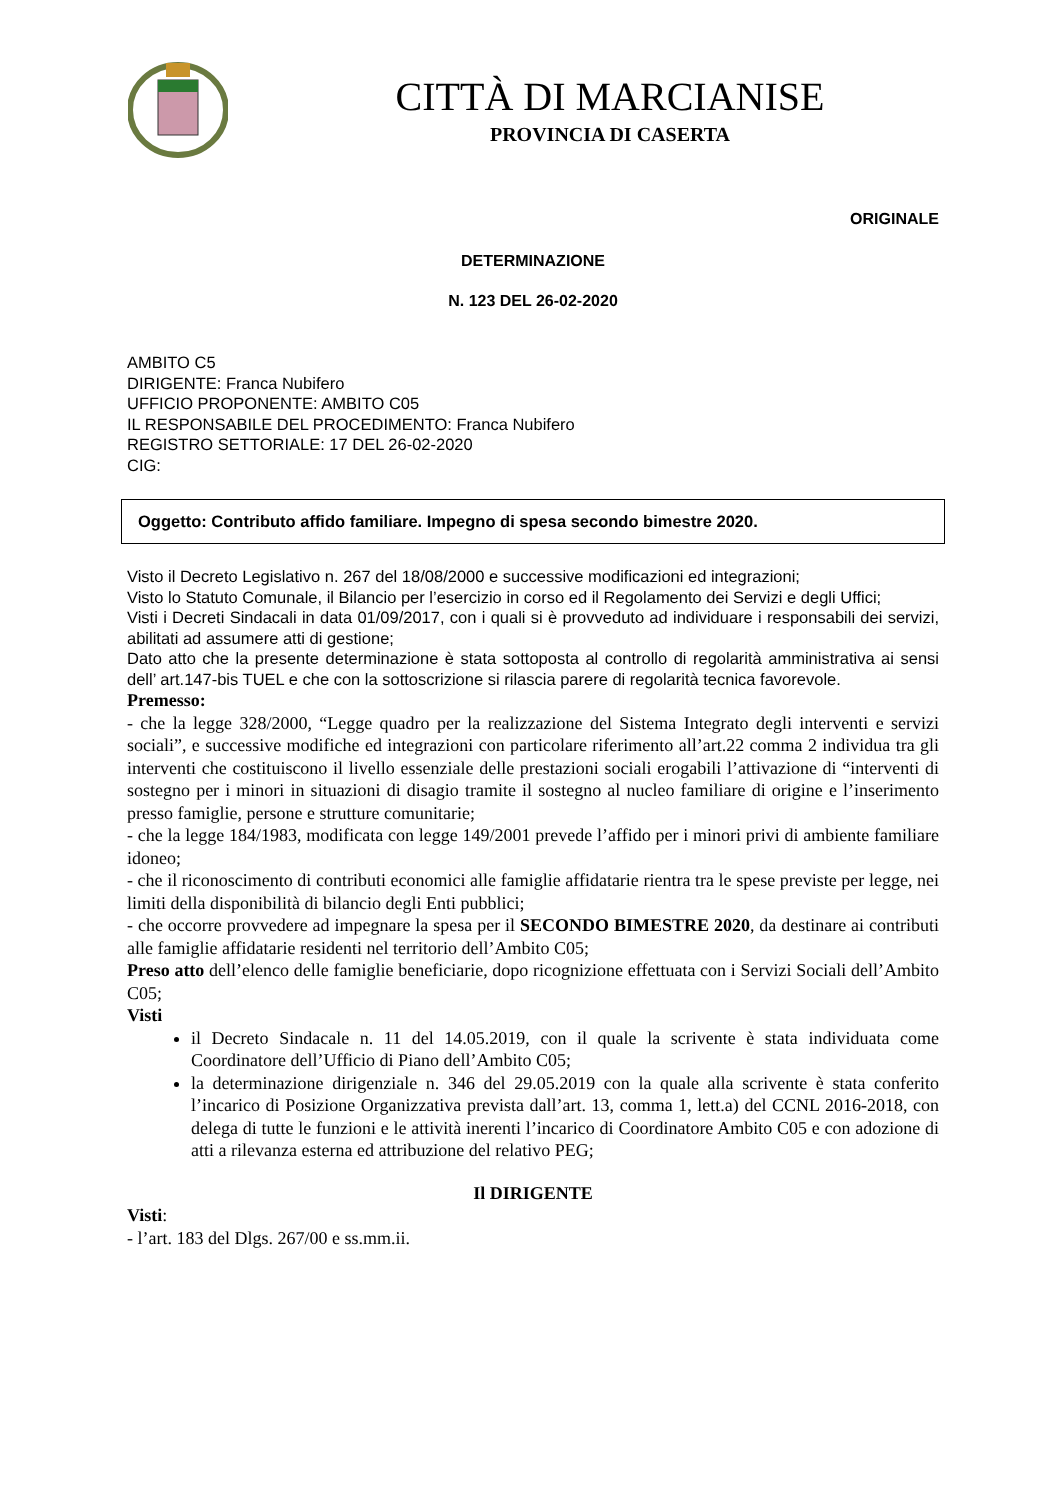CITTÀ DI MARCIANISE
PROVINCIA DI CASERTA
ORIGINALE
DETERMINAZIONE
N. 123 DEL 26-02-2020
AMBITO C5
DIRIGENTE: Franca Nubifero
UFFICIO PROPONENTE: AMBITO C05
IL RESPONSABILE DEL PROCEDIMENTO: Franca Nubifero
REGISTRO SETTORIALE: 17 DEL 26-02-2020
CIG:
Oggetto: Contributo affido familiare. Impegno di spesa secondo bimestre 2020.
Visto il Decreto Legislativo n. 267 del 18/08/2000 e successive modificazioni ed integrazioni;
Visto lo Statuto Comunale, il Bilancio per l’esercizio in corso ed il Regolamento dei Servizi e degli Uffici;
Visti i Decreti Sindacali in data 01/09/2017, con i quali si è provveduto ad individuare i responsabili dei servizi, abilitati ad assumere atti di gestione;
Dato atto che la presente determinazione è stata sottoposta al controllo di regolarità amministrativa ai sensi dell’ art.147-bis TUEL e che con la sottoscrizione si rilascia parere di regolarità tecnica favorevole.
Premesso:
- che la legge 328/2000, “Legge quadro per la realizzazione del Sistema Integrato degli interventi e servizi sociali”, e successive modifiche ed integrazioni con particolare riferimento all’art.22 comma 2 individua tra gli interventi che costituiscono il livello essenziale delle prestazioni sociali erogabili l’attivazione di “interventi di sostegno per i minori in situazioni di disagio tramite il sostegno al nucleo familiare di origine e l’inserimento presso famiglie, persone e strutture comunitarie;
- che la legge 184/1983, modificata con legge 149/2001 prevede l’affido per i minori privi di ambiente familiare idoneo;
- che il riconoscimento di contributi economici alle famiglie affidatarie rientra tra le spese previste per legge, nei limiti della disponibilità di bilancio degli Enti pubblici;
- che occorre provvedere ad impegnare la spesa per il SECONDO BIMESTRE 2020, da destinare ai contributi alle famiglie affidatarie residenti nel territorio dell’Ambito C05;
Preso atto dell’elenco delle famiglie beneficiarie, dopo ricognizione effettuata con i Servizi Sociali dell’Ambito C05;
Visti
il Decreto Sindacale n. 11 del 14.05.2019, con il quale la scrivente è stata individuata come Coordinatore dell’Ufficio di Piano dell’Ambito C05;
la determinazione dirigenziale n. 346 del 29.05.2019 con la quale alla scrivente è stata conferito l’incarico di Posizione Organizzativa prevista dall’art. 13, comma 1, lett.a) del CCNL 2016-2018, con delega di tutte le funzioni e le attività inerenti l’incarico di Coordinatore Ambito C05 e con adozione di atti a rilevanza esterna ed attribuzione del relativo PEG;
Il DIRIGENTE
Visti:
- l’art. 183 del Dlgs. 267/00 e ss.mm.ii.